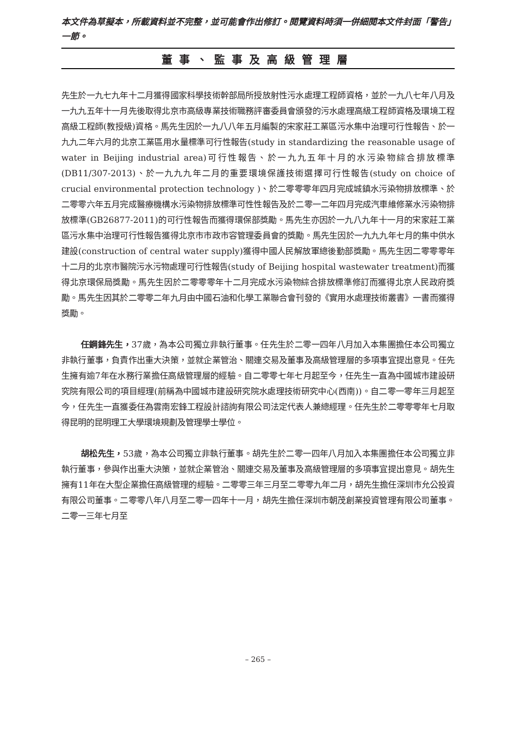本文件為草擬本，所載資料並不完整，並可能會作出修訂。閱覽資料時須一併細閱本文件封面「警告」一節。
董事、監事及高級管理層
先生於一九七九年十二月獲得國家科學技術幹部局所授放射性污水處理工程師資格，並於一九八七年八月及一九九五年十一月先後取得北京市高級專業技術職務評審委員會頒發的污水處理高級工程師資格及環境工程高級工程師(教授級)資格。馬先生因於一九八八年五月編製的宋家莊工業區污水集中治理可行性報告、於一九九二年六月的北京工業區用水量標準可行性報告(study in standardizing the reasonable usage of water in Beijing industrial area)可行性報告、於一九九五年十月的水污染物綜合排放標準(DB11/307-2013)、於一九九九年二月的重要環境保護技術選擇可行性報告(study on choice of crucial environmental protection technology )、於二零零零年四月完成城鎮水污染物排放標準、於二零零六年五月完成醫療機構水污染物排放標準可性性報告及於二零一二年四月完成汽車維修業水污染物排放標準(GB26877-2011)的可行性報告而獲得環保部獎勵。馬先生亦因於一九八九年十一月的宋家莊工業區污水集中治理可行性報告獲得北京市市政市容管理委員會的獎勵。馬先生因於一九九九年七月的集中供水建設(construction of central water supply)獲得中國人民解放軍總後勤部獎勵。馬先生因二零零零年十二月的北京市醫院污水污物處理可行性報告(study of Beijing hospital wastewater treatment)而獲得北京環保局獎勵。馬先生因於二零零零年十二月完成水污染物綜合排放標準修訂而獲得北京人民政府獎勵。馬先生因其於二零零二年九月由中國石油和化學工業聯合會刊發的《實用水處理技術叢書》一書而獲得獎勵。
任鋼鋒先生，37歲，為本公司獨立非執行董事。任先生於二零一四年八月加入本集團擔任本公司獨立非執行董事，負責作出重大決策，並就企業管治、關連交易及董事及高級管理層的多項事宜提出意見。任先生擁有逾7年在水務行業擔任高級管理層的經驗。自二零零七年七月起至今，任先生一直為中國城市建設研究院有限公司的項目經理(前稱為中國城市建設研究院水處理技術研究中心(西南))。自二零一零年三月起至今，任先生一直獲委任為雲南宏鋒工程設計諮詢有限公司法定代表人兼總經理。任先生於二零零零年七月取得昆明的昆明理工大學環境規劃及管理學士學位。
胡松先生，53歲，為本公司獨立非執行董事。胡先生於二零一四年八月加入本集團擔任本公司獨立非執行董事，參與作出重大決策，並就企業管治、關連交易及董事及高級管理層的多項事宜提出意見。胡先生擁有11年在大型企業擔任高級管理的經驗。二零零三年三月至二零零九年二月，胡先生擔任深圳市允公投資有限公司董事。二零零八年八月至二零一四年十一月，胡先生擔任深圳市朝茂創業投資管理有限公司董事。二零一三年七月至
– 265 –